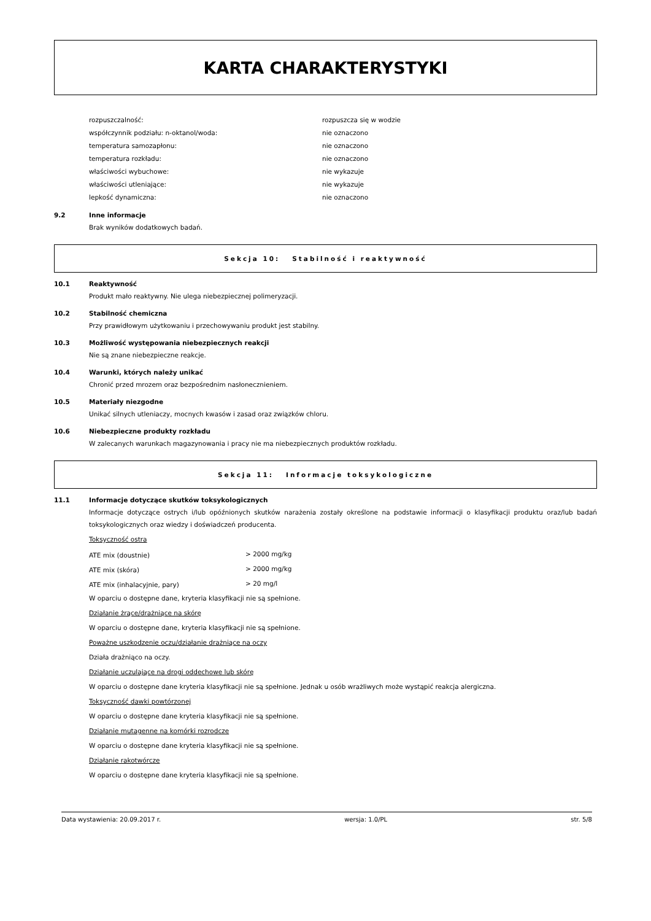KARTA CHARAKTERYSTYKI
| rozpuszczalność: | rozpuszcza się w wodzie |
| współczynnik podziału: n-oktanol/woda: | nie oznaczono |
| temperatura samozapłonu: | nie oznaczono |
| temperatura rozkładu: | nie oznaczono |
| właściwości wybuchowe: | nie wykazuje |
| właściwości utleniające: | nie wykazuje |
| lepkość dynamiczna: | nie oznaczono |
9.2 Inne informacje
Brak wyników dodatkowych badań.
Sekcja 10: Stabilność i reaktywność
10.1 Reaktywność
Produkt mało reaktywny. Nie ulega niebezpiecznej polimeryzacji.
10.2 Stabilność chemiczna
Przy prawidłowym użytkowaniu i przechowywaniu produkt jest stabilny.
10.3 Możliwość występowania niebezpiecznych reakcji
Nie są znane niebezpieczne reakcje.
10.4 Warunki, których należy unikać
Chronić przed mrozem oraz bezpośrednim nasłonecznieniem.
10.5 Materiały niezgodne
Unikać silnych utleniaczy, mocnych kwasów i zasad oraz związków chloru.
10.6 Niebezpieczne produkty rozkładu
W zalecanych warunkach magazynowania i pracy nie ma niebezpiecznych produktów rozkładu.
Sekcja 11: Informacje toksykologiczne
11.1 Informacje dotyczące skutków toksykologicznych
Informacje dotyczące ostrych i/lub opóźnionych skutków narażenia zostały określone na podstawie informacji o klasyfikacji produktu oraz/lub badań toksykologicznych oraz wiedzy i doświadczeń producenta.
Toksyczność ostra
| ATE mix (doustnie) | > 2000 mg/kg |
| ATE mix (skóra) | > 2000 mg/kg |
| ATE mix (inhalacyjnie, pary) | > 20 mg/l |
W oparciu o dostępne dane, kryteria klasyfikacji nie są spełnione.
Działanie żrące/drażniące na skórę
W oparciu o dostępne dane, kryteria klasyfikacji nie są spełnione.
Poważne uszkodzenie oczu/działanie drażniące na oczy
Działa drażniąco na oczy.
Działanie uczulające na drogi oddechowe lub skórę
W oparciu o dostępne dane kryteria klasyfikacji nie są spełnione. Jednak u osób wrażliwych może wystąpić reakcja alergiczna.
Toksyczność dawki powtórzonej
W oparciu o dostępne dane kryteria klasyfikacji nie są spełnione.
Działanie mutagenne na komórki rozrodcze
W oparciu o dostępne dane kryteria klasyfikacji nie są spełnione.
Działanie rakotwórcze
W oparciu o dostępne dane kryteria klasyfikacji nie są spełnione.
Data wystawienia: 20.09.2017 r. wersja: 1.0/PL str. 5/8